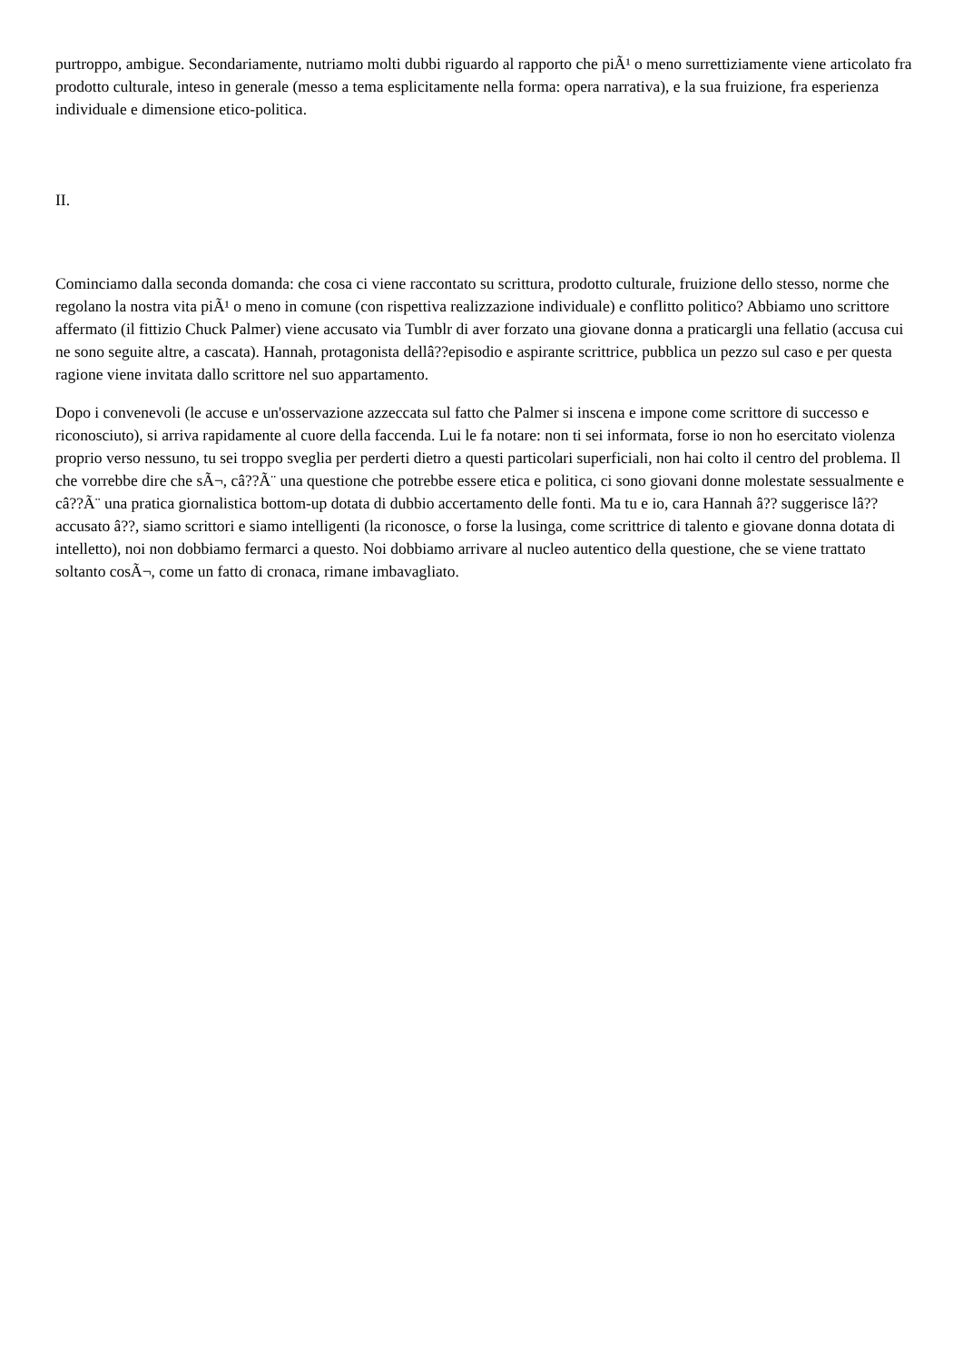purtroppo, ambigue. Secondariamente, nutriamo molti dubbi riguardo al rapporto che piÃ¹ o meno surrettiziamente viene articolato fra prodotto culturale, inteso in generale (messo a tema esplicitamente nella forma: opera narrativa), e la sua fruizione, fra esperienza individuale e dimensione etico-politica.
II.
Cominciamo dalla seconda domanda: che cosa ci viene raccontato su scrittura, prodotto culturale, fruizione dello stesso, norme che regolano la nostra vita piÃ¹ o meno in comune (con rispettiva realizzazione individuale) e conflitto politico? Abbiamo uno scrittore affermato (il fittizio Chuck Palmer) viene accusato via Tumblr di aver forzato una giovane donna a praticargli una fellatio (accusa cui ne sono seguite altre, a cascata). Hannah, protagonista dellâ??episodio e aspirante scrittrice, pubblica un pezzo sul caso e per questa ragione viene invitata dallo scrittore nel suo appartamento.
Dopo i convenevoli (le accuse e un'osservazione azzeccata sul fatto che Palmer si inscena e impone come scrittore di successo e riconosciuto), si arriva rapidamente al cuore della faccenda. Lui le fa notare: non ti sei informata, forse io non ho esercitato violenza proprio verso nessuno, tu sei troppo sveglia per perderti dietro a questi particolari superficiali, non hai colto il centro del problema. Il che vorrebbe dire che sÃ¬, câ??Ã¨ una questione che potrebbe essere etica e politica, ci sono giovani donne molestate sessualmente e câ??Ã¨ una pratica giornalistica bottom-up dotata di dubbio accertamento delle fonti. Ma tu e io, cara Hannah â?? suggerisce lâ??accusato â??, siamo scrittori e siamo intelligenti (la riconosce, o forse la lusinga, come scrittrice di talento e giovane donna dotata di intelletto), noi non dobbiamo fermarci a questo. Noi dobbiamo arrivare al nucleo autentico della questione, che se viene trattato soltanto cosÃ¬, come un fatto di cronaca, rimane imbavagliato.